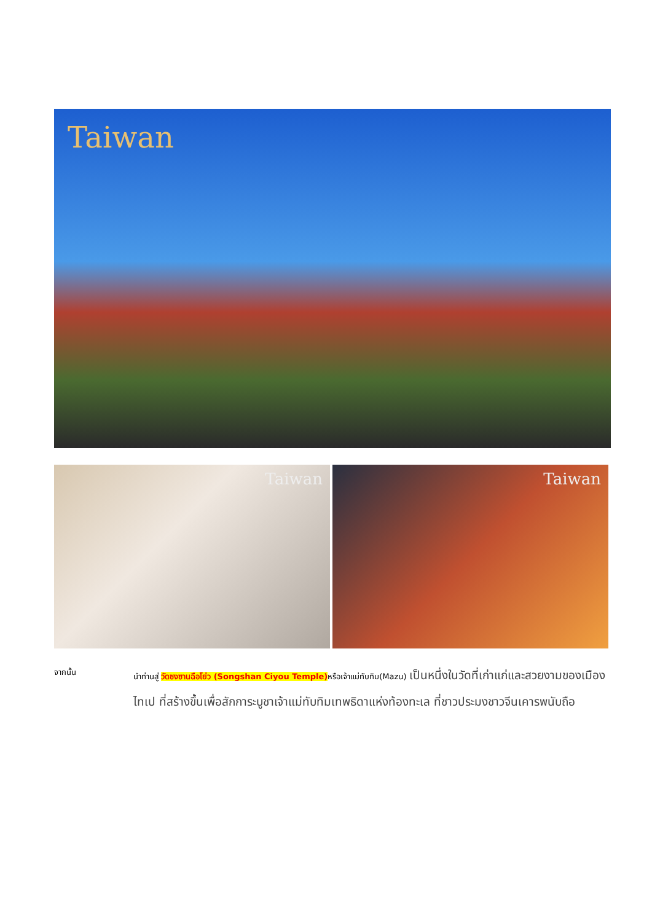Taiwan
Taiwan Taiwan
จากนั้น
นำท่านสู่ วัดซงซานฉือโย่ว (Songshan Ciyou Temple) หรือเจ้าแม่ทับทิม(Mazu) เป็นหนึ่งในวัดที่เก่าแก่และสวยงามของเมืองไทเป ที่สร้างขึ้นเพื่อสักการะบูชาเจ้าแม่ทับทิมเทพธิดาแห่งท้องทะเล ที่ชาวประมงชาวจีนเคารพนับถือ